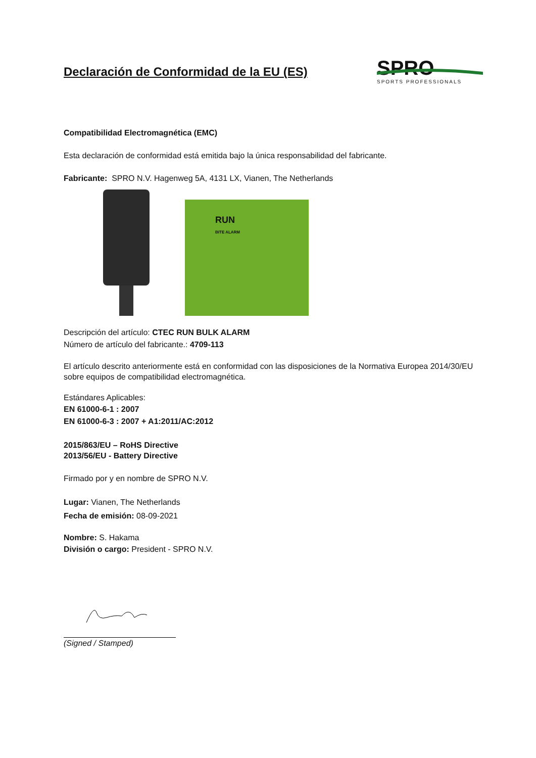Declaración de Conformidad de la EU (ES)
SPRO
SPORTS PROFESSIONALS
Compatibilidad Electromagnética (EMC)
Esta declaración de conformidad está emitida bajo la única responsabilidad del fabricante.
Fabricante: SPRO N.V. Hagenweg 5A, 4131 LX, Vianen, The Netherlands
RUN
BITE ALARM
Descripción del artículo: CTEC RUN BULK ALARM
Número de artículo del fabricante.: 4709-113
El artículo descrito anteriormente está en conformidad con las disposiciones de la Normativa Europea 2014/30/EU sobre equipos de compatibilidad electromagnética.
Estándares Aplicables:
EN 61000-6-1 : 2007
EN 61000-6-3 : 2007 + A1:2011/AC:2012
2015/863/EU – RoHS Directive
2013/56/EU - Battery Directive
Firmado por y en nombre de SPRO N.V.
Lugar: Vianen, The Netherlands
Fecha de emisión: 08-09-2021
Nombre: S. Hakama
División o cargo: President - SPRO N.V.
(Signed / Stamped)